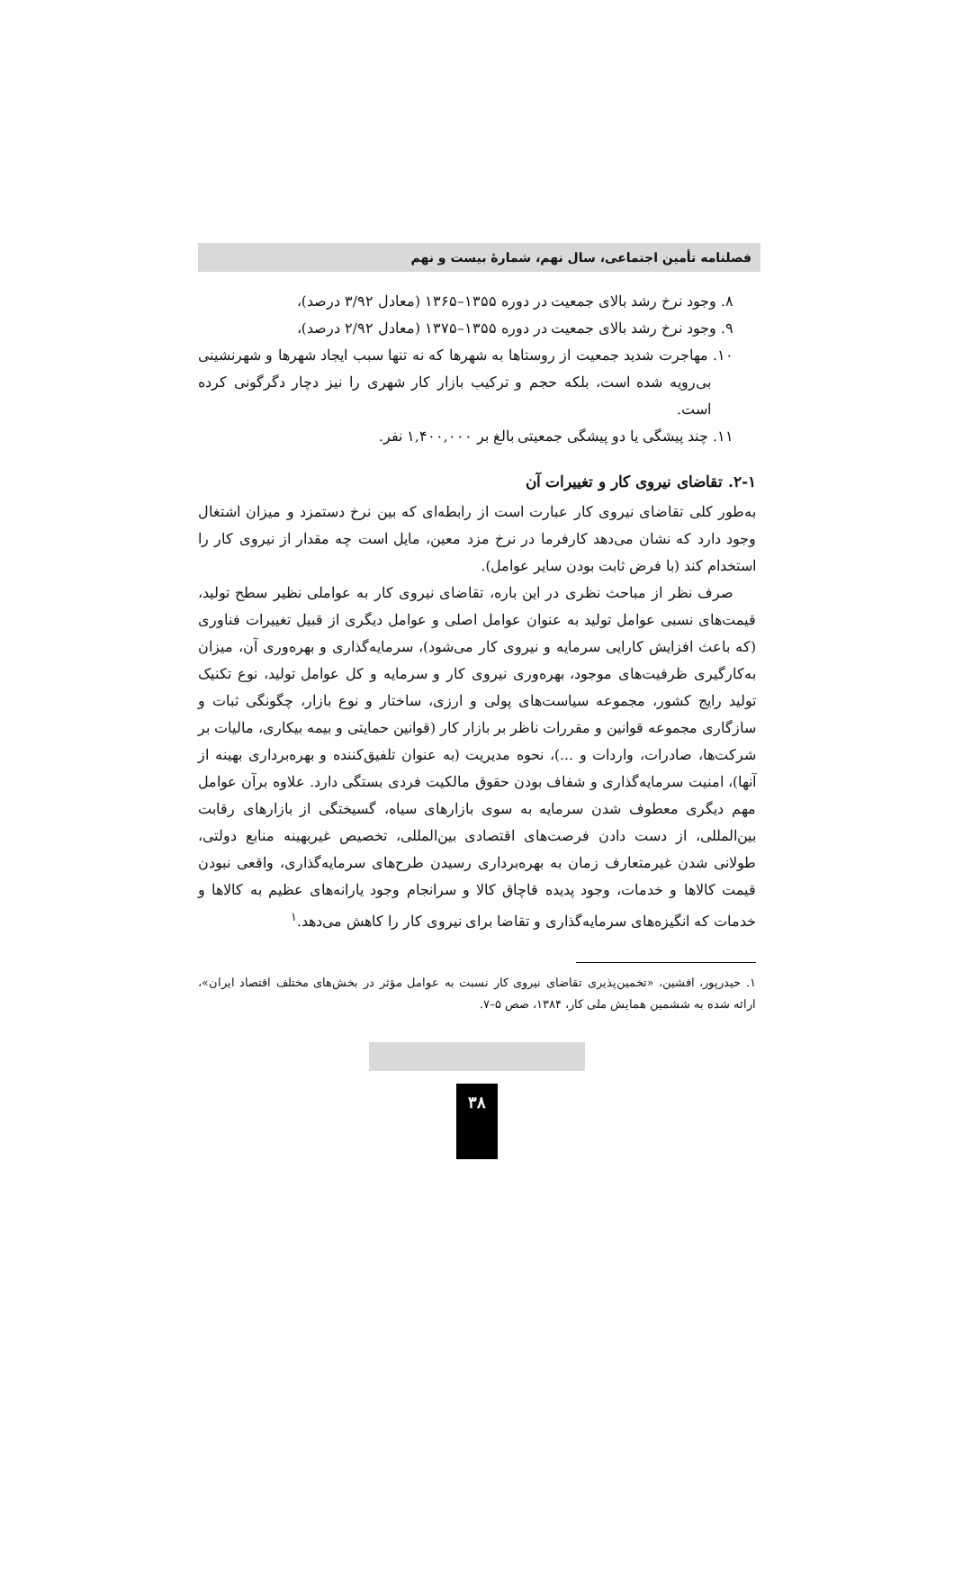فصلنامه تأمین اجتماعی، سال نهم، شمارهٔ بیست و نهم
۸. وجود نرخ رشد بالای جمعیت در دوره ۱۳۵۵–۱۳۶۵ (معادل ۳/۹۲ درصد)،
۹. وجود نرخ رشد بالای جمعیت در دوره ۱۳۵۵–۱۳۷۵ (معادل ۲/۹۲ درصد)،
۱۰. مهاجرت شدید جمعیت از روستاها به شهرها که نه تنها سبب ایجاد شهرها و شهرنشینی بی‌رویه شده است، بلکه حجم و ترکیب بازار کار شهری را نیز دچار دگرگونی کرده است.
۱۱. چند پیشگی یا دو پیشگی جمعیتی بالغ بر ۱,۴۰۰,۰۰۰ نفر.
۲-۱. تقاضای نیروی کار و تغییرات آن
به‌طور کلی تقاضای نیروی کار عبارت است از رابطه‌ای که بین نرخ دستمزد و میزان اشتغال وجود دارد که نشان می‌دهد کارفرما در نرخ مزد معین، مایل است چه مقدار از نیروی کار را استخدام کند (با فرض ثابت بودن سایر عوامل).
صرف نظر از مباحث نظری در این باره، تقاضای نیروی کار به عواملی نظیر سطح تولید، قیمت‌های نسبی عوامل تولید به عنوان عوامل اصلی و عوامل دیگری از قبیل تغییرات فناوری (که باعث افزایش کارایی سرمایه و نیروی کار می‌شود)، سرمایه‌گذاری و بهره‌وری آن، میزان به‌کارگیری ظرفیت‌های موجود، بهره‌وری نیروی کار و سرمایه و کل عوامل تولید، نوع تکنیک تولید رایج کشور، مجموعه سیاست‌های پولی و ارزی، ساختار و نوع بازار، چگونگی ثبات و سازگاری مجموعه قوانین و مقررات ناظر بر بازار کار (قوانین حمایتی و بیمه بیکاری، مالیات بر شرکت‌ها، صادرات، واردات و ...)، نحوه مدیریت (به عنوان تلفیق‌کننده و بهره‌برداری بهینه از آنها)، امنیت سرمایه‌گذاری و شفاف بودن حقوق مالکیت فردی بستگی دارد. علاوه برآن عوامل مهم دیگری معطوف شدن سرمایه به سوی بازارهای سیاه، گسیختگی از بازارهای رقابت بین‌المللی، از دست دادن فرصت‌های اقتصادی بین‌المللی، تخصیص غیربهینه منابع دولتی، طولانی شدن غیرمتعارف زمان به بهره‌برداری رسیدن طرح‌های سرمایه‌گذاری، واقعی نبودن قیمت کالاها و خدمات، وجود پدیده قاچاق کالا و سرانجام وجود یارانه‌های عظیم به کالاها و خدمات که انگیزه‌های سرمایه‌گذاری و تقاضا برای نیروی کار را کاهش می‌دهد.<sup>۱</sup>
۱. حیدرپور، افشین، «تخمین‌پذیری تقاضای نیروی کار نسبت به عوامل مؤثر در بخش‌های مختلف اقتصاد ایران»، ارائه شده به ششمین همایش ملی کار، ۱۳۸۴، صص ۵–۷.
۳۸